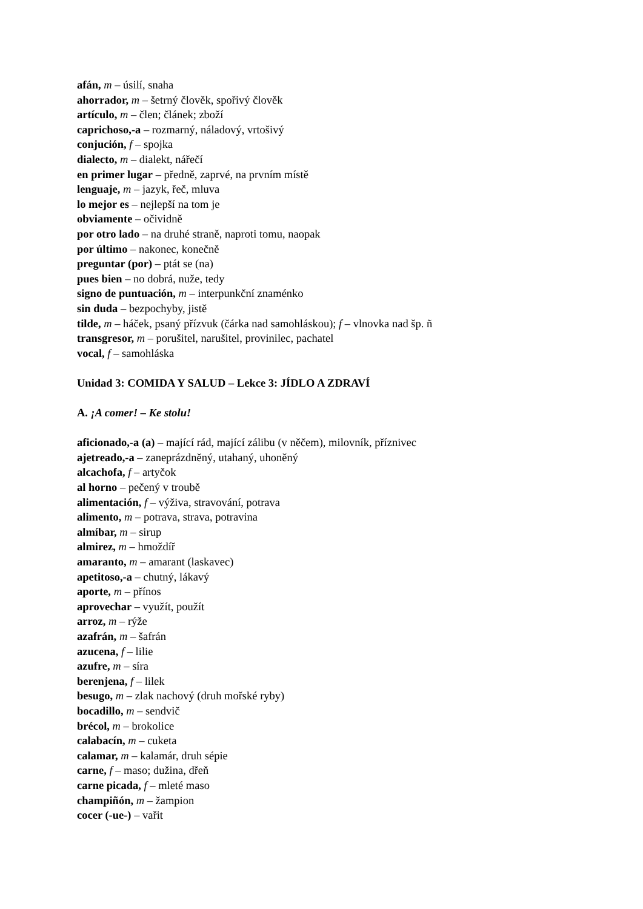afán, m – úsilí, snaha
ahorrador, m – šetrný člověk, spořivý člověk
artículo, m – člen; článek; zboží
caprichoso,-a – rozmarný, náladový, vrtošivý
conjución, f – spojka
dialecto, m – dialekt, nářečí
en primer lugar – předně, zaprvé, na prvním místě
lenguaje, m – jazyk, řeč, mluva
lo mejor es – nejlepší na tom je
obviamente – očividně
por otro lado – na druhé straně, naproti tomu, naopak
por último – nakonec, konečně
preguntar (por) – ptát se (na)
pues bien – no dobrá, nuže, tedy
signo de puntuación, m – interpunkční znaménko
sin duda – bezpochyby, jistě
tilde, m – háček, psaný přízvuk (čárka nad samohláskou); f – vlnovka nad šp. ñ
transgresor, m – porušitel, narušitel, provinilec, pachatel
vocal, f – samohláska
Unidad 3: COMIDA Y SALUD – Lekce 3: JÍDLO A ZDRAVÍ
A. ¡A comer! – Ke stolu!
aficionado,-a (a) – mající rád, mající zálibu (v něčem), milovník, příznivec
ajetreado,-a – zaneprázdněný, utahaný, uhoněný
alcachofa, f – artyčok
al horno – pečený v troubě
alimentación, f – výživa, stravování, potrava
alimento, m – potrava, strava, potravina
almíbar, m – sirup
almirez, m – hmoždíř
amaranto, m – amarant (laskavec)
apetitoso,-a – chutný, lákavý
aporte, m – přínos
aprovechar – využít, použít
arroz, m – rýže
azafrán, m – šafrán
azucena, f – lilie
azufre, m – síra
berenjena, f – lilek
besugo, m – zlak nachový (druh mořské ryby)
bocadillo, m – sendvič
brécol, m – brokolice
calabacín, m – cuketa
calamar, m – kalamár, druh sépie
carne, f – maso; dužina, dřeň
carne picada, f – mleté maso
champiñón, m – žampion
cocer (-ue-) – vařit